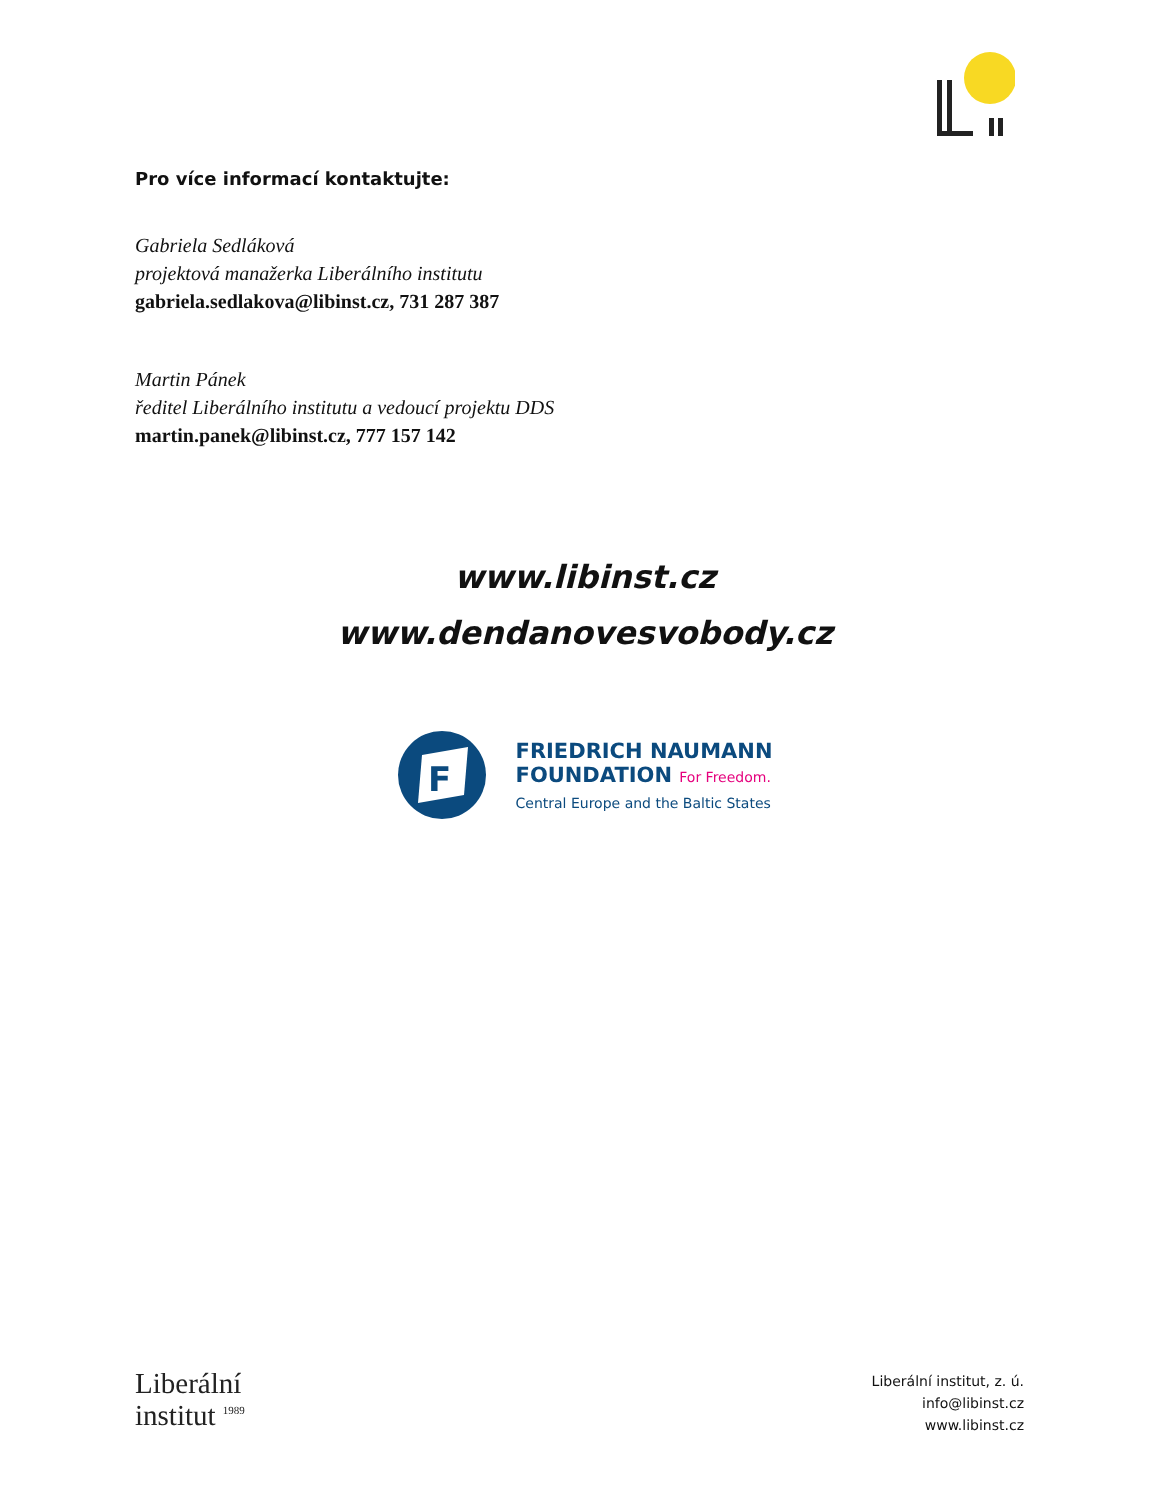Pro více informací kontaktujte:
Gabriela Sedláková
projektová manažerka Liberálního institutu
gabriela.sedlakova@libinst.cz, 731 287 387
Martin Pánek
ředitel Liberálního institutu a vedoucí projektu DDS
martin.panek@libinst.cz, 777 157 142
www.libinst.cz
www.dendanovesvobody.cz
F
FRIEDRICH NAUMANN
FOUNDATION For Freedom.
Central Europe and the Baltic States
Liberální
institut <sup>1989</sup>
Liberální institut, z. ú.
info@libinst.cz
www.libinst.cz